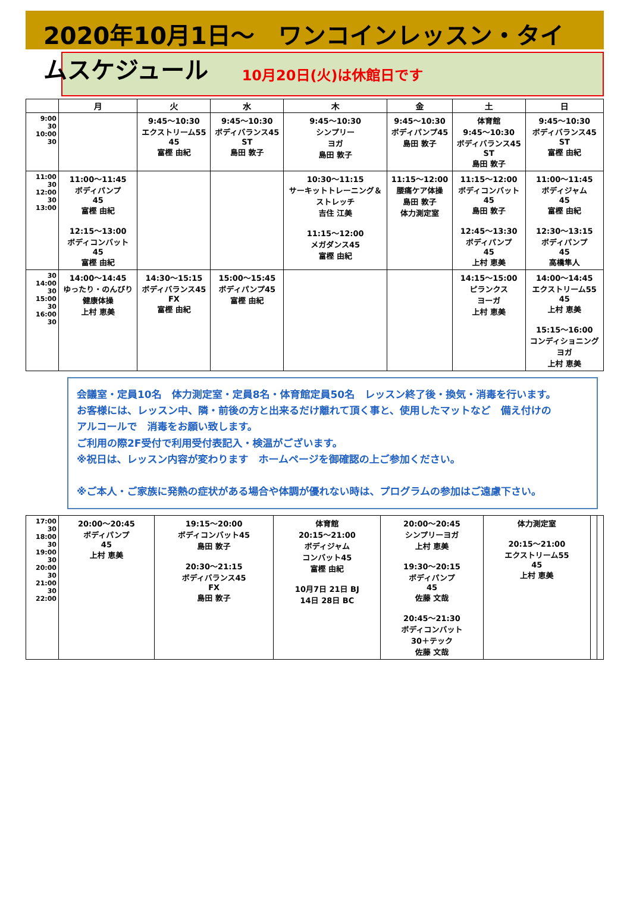2020年10月1日～　ワンコインレッスン・タイムスケジュール
10月20日(火)は休館日です
| | 月 | 火 | 水 | 木 | 金 | 土 | 日 |
| --- | --- | --- | --- | --- | --- | --- | --- |
| 9:00 30 10:00 30 | | 9:45～10:30 エクストリーム55 45 富樫 由紀 | 9:45～10:30 ボディバランス45 ST 島田 敦子 | 9:45～10:30 シンプリー ヨガ 島田 敦子 | 9:45～10:30 ボディパンプ45 島田 敦子 | 体育館 9:45～10:30 ボディバランス45 ST 島田 敦子 | 9:45～10:30 ボディバランス45 ST 富樫 由紀 |
| 11:00 30 12:00 30 13:00 | 11:00～11:45 ボディパンプ 45 富樫 由紀 12:15～13:00 ボディコンバット 45 富樫 由紀 | | | 10:30～11:15 サーキットトレーニング＆ ストレッチ 吉住 江美 11:15～12:00 メガダンス45 富樫 由紀 | 11:15～12:00 腰痛ケア体操 島田 敦子 体力測定室 | 11:15～12:00 ボディコンバット 45 島田 敦子 12:45～13:30 ボディパンプ 45 上村 恵美 | 11:00～11:45 ボディジャム 45 富樫 由紀 12:30～13:15 ボディパンプ 45 高橋隼人 |
| 30 14:00 30 15:00 30 16:00 30 | 14:00～14:45 ゆったり・のんびり 健康体操 上村 恵美 | 14:30～15:15 ボディバランス45 FX 富樫 由紀 | 15:00～15:45 ボディパンプ45 富樫 由紀 | | | 14:15～15:00 ピランクス ヨーガ 上村 恵美 | 14:00～14:45 エクストリーム55 45 上村 恵美 15:15～16:00 コンディショニング ヨガ 上村 恵美 |
会議室・定員10名　体力測定室・定員8名・体育館定員50名　レッスン終了後・換気・消毒を行います。
お客様には、レッスン中、隣・前後の方と出来るだけ離れて頂く事と、使用したマットなど　備え付けの
アルコールで　消毒をお願い致します。
ご利用の際2F受付で利用受付表記入・検温がございます。
※祝日は、レッスン内容が変わります　ホームページを御確認の上ご参加ください。
※ご本人・ご家族に発熱の症状がある場合や体調が優れない時は、プログラムの参加はご遠慮下さい。
| 17:00 30 18:00 30 19:00 30 20:00 30 21:00 30 22:00 | 20:00～20:45 ボディパンプ 45 上村 恵美 | 19:15～20:00 ボディコンバット45 島田 敦子 20:30～21:15 ボディバランス45 FX 島田 敦子 | 体育館 20:15～21:00 ボディジャム コンバット45 富樫 由紀 10月7日 21日 BJ 14日 28日 BC | 20:00～20:45 シンプリーヨガ 上村 恵美 19:30～20:15 ボディパンプ 45 佐藤 文哉 20:45～21:30 ボディコンバット 30＋テック 佐藤 文哉 | 体力測定室 20:15～21:00 エクストリーム55 45 上村 恵美 | | |